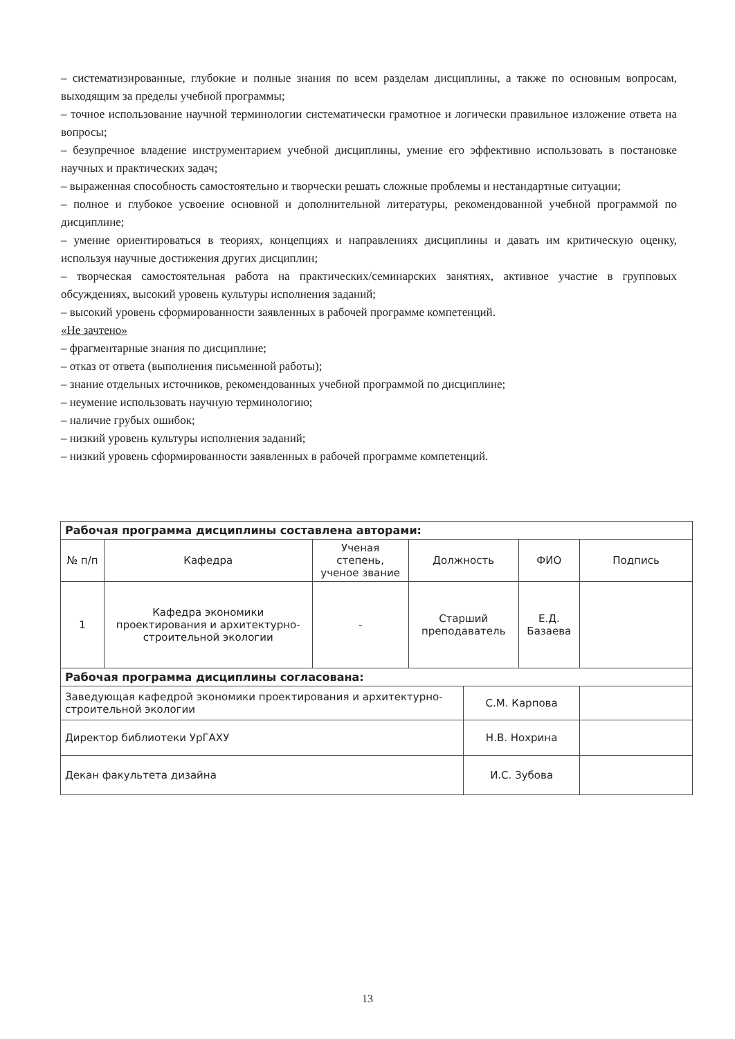– систематизированные, глубокие и полные знания по всем разделам дисциплины, а также по основным вопросам, выходящим за пределы учебной программы;
– точное использование научной терминологии систематически грамотное и логически правильное изложение ответа на вопросы;
– безупречное владение инструментарием учебной дисциплины, умение его эффективно использовать в постановке научных и практических задач;
– выраженная способность самостоятельно и творчески решать сложные проблемы и нестандартные ситуации;
– полное и глубокое усвоение основной и дополнительной литературы, рекомендованной учебной программой по дисциплине;
– умение ориентироваться в теориях, концепциях и направлениях дисциплины и давать им критическую оценку, используя научные достижения других дисциплин;
– творческая самостоятельная работа на практических/семинарских занятиях, активное участие в групповых обсуждениях, высокий уровень культуры исполнения заданий;
– высокий уровень сформированности заявленных в рабочей программе компетенций.
«Не зачтено»
– фрагментарные знания по дисциплине;
– отказ от ответа (выполнения письменной работы);
– знание отдельных источников, рекомендованных учебной программой по дисциплине;
– неумение использовать научную терминологию;
– наличие грубых ошибок;
– низкий уровень культуры исполнения заданий;
– низкий уровень сформированности заявленных в рабочей программе компетенций.
| Рабочая программа дисциплины составлена авторами: | | | | | | |
| --- | --- | --- | --- | --- | --- | --- |
| № п/п | Кафедра | Ученая степень, ученое звание | Должность | | ФИО | Подпись |
| 1 | Кафедра экономики проектирования и архитектурно-строительной экологии | - | Старший преподаватель | | Е.Д. Базаева | |
| Рабочая программа дисциплины согласована: | | | | | | |
| Заведующая кафедрой экономики проектирования и архитектурно-строительной экологии | | | | С.М. Карпова | | |
| Директор библиотеки УрГАХУ | | | | Н.В. Нохрина | | |
| Декан факультета дизайна | | | | И.С. Зубова | | |
13